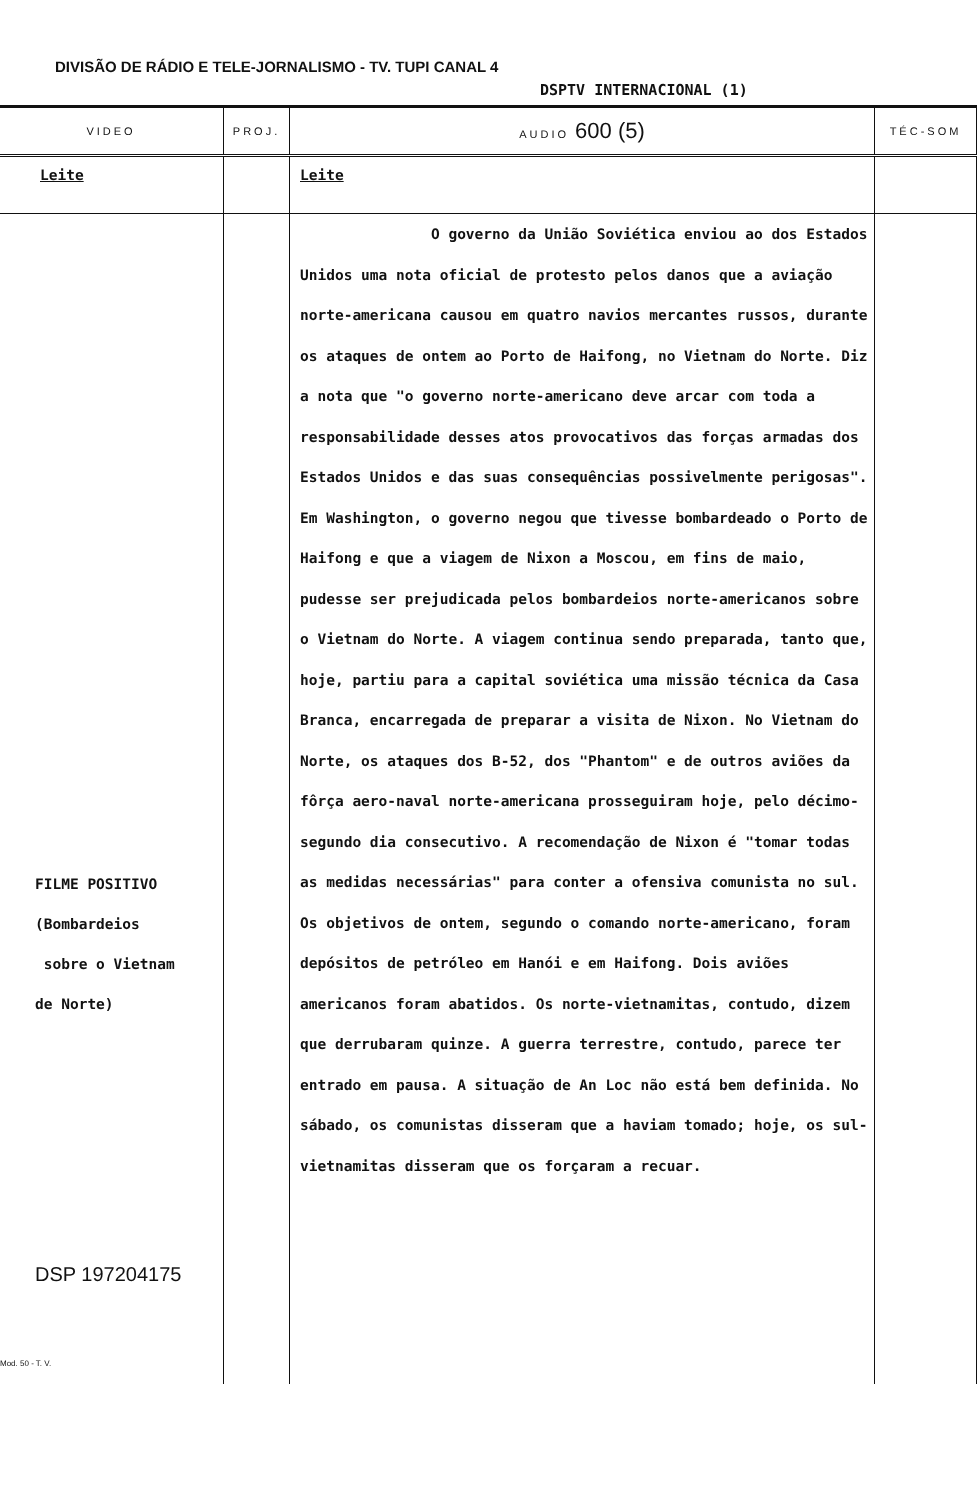DIVISÃO DE RÁDIO E TELE-JORNALISMO - TV. TUPI CANAL 4
DSPTV INTERNACIONAL (1)
| VIDEO | PROJ. | AUDIO 600 (5) | TÉC-SOM |
| --- | --- | --- | --- |
| Leite | | Leite | |
| FILME POSITIVO (Bombardeios sobre o Vietnam de Norte) DSP 197204175 Mod. 50 - T. V. | | O governo da União Soviética enviou ao dos Estados Unidos uma nota oficial de protesto pelos danos que a aviação norte-americana causou em quatro navios mercantes russos, durante os ataques de ontem ao Porto de Haifong, no Vietnam do Norte. Diz a nota que "o governo norte-americano deve arcar com toda a responsabilidade desses atos provocativos das forças armadas dos Estados Unidos e das suas consequências possivelmente perigosas". Em Washington, o governo negou que tivesse bombardeado o Porto de Haifong e que a viagem de Nixon a Moscou, em fins de maio, pudesse ser prejudicada pelos bombardeios norte-americanos sobre o Vietnam do Norte. A viagem continua sendo preparada, tanto que, hoje, partiu para a capital soviética uma missão técnica da Casa Branca, encarregada de preparar a visita de Nixon. No Vietnam do Norte, os ataques dos B-52, dos "Phantom" e de outros aviões da fôrça aero-naval norte-americana prosseguiram hoje, pelo décimo-segundo dia consecutivo. A recomendação de Nixon é "tomar todas as medidas necessárias" para conter a ofensiva comunista no sul. Os objetivos de ontem, segundo o comando norte-americano, foram depósitos de petróleo em Hanói e em Haifong. Dois aviões americanos foram abatidos. Os norte-vietnamitas, contudo, dizem que derrubaram quinze. A guerra terrestre, contudo, parece ter entrado em pausa. A situação de An Loc não está bem definida. No sábado, os comunistas disseram que a haviam tomado; hoje, os sul-vietnamitas disseram que os forçaram a recuar. | |